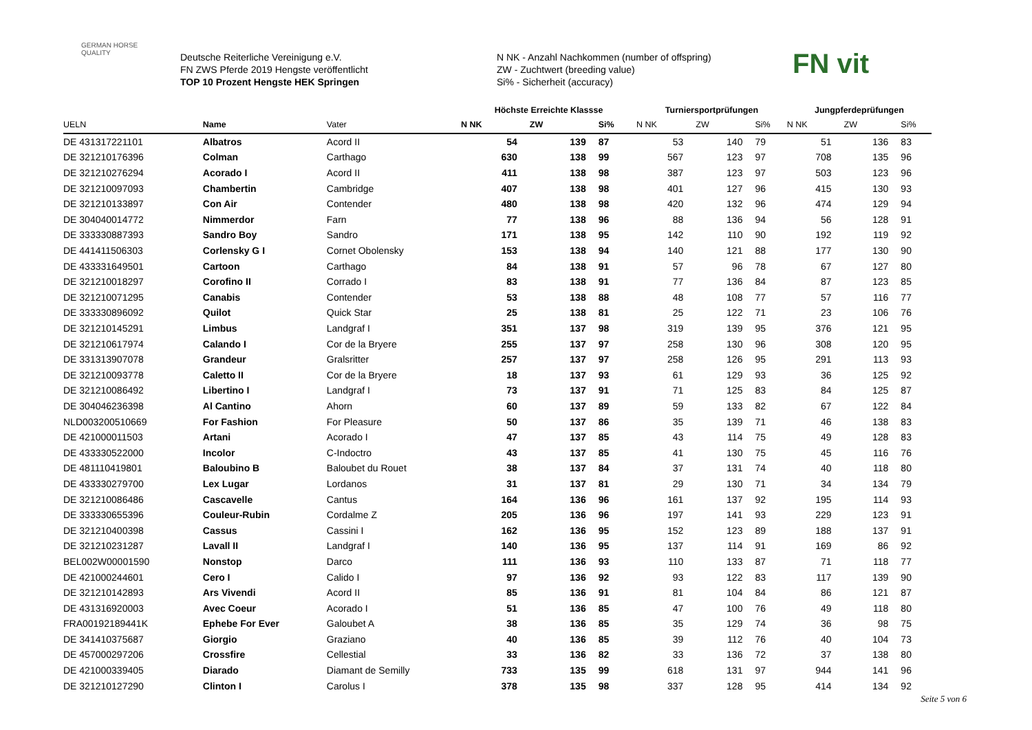GERMAN HORSE
QUALITY
Deutsche Reiterliche Vereinigung e.V.
FN ZWS Pferde 2019 Hengste veröffentlicht
TOP 10 Prozent Hengste HEK Springen
N NK - Anzahl Nachkommen (number of offspring)
ZW - Zuchtwert (breeding value)
Si% - Sicherheit (accuracy)
FN vit
| | | | Höchste Erreichte Klassse | | | Turniersportprüfungen | | | Jungpferdeprüfungen | | |
| --- | --- | --- | --- | --- | --- | --- | --- | --- | --- | --- | --- |
| UELN | Name | Vater | N NK | ZW | Si% | N NK | ZW | Si% | N NK | ZW | Si% |
| DE 431317221101 | Albatros | Acord II | 54 | 139 | 87 | 53 | 140 | 79 | 51 | 136 | 83 |
| DE 321210176396 | Colman | Carthago | 630 | 138 | 99 | 567 | 123 | 97 | 708 | 135 | 96 |
| DE 321210276294 | Acorado I | Acord II | 411 | 138 | 98 | 387 | 123 | 97 | 503 | 123 | 96 |
| DE 321210097093 | Chambertin | Cambridge | 407 | 138 | 98 | 401 | 127 | 96 | 415 | 130 | 93 |
| DE 321210133897 | Con Air | Contender | 480 | 138 | 98 | 420 | 132 | 96 | 474 | 129 | 94 |
| DE 304040014772 | Nimmerdor | Farn | 77 | 138 | 96 | 88 | 136 | 94 | 56 | 128 | 91 |
| DE 333330887393 | Sandro Boy | Sandro | 171 | 138 | 95 | 142 | 110 | 90 | 192 | 119 | 92 |
| DE 441411506303 | Corlensky G I | Cornet Obolensky | 153 | 138 | 94 | 140 | 121 | 88 | 177 | 130 | 90 |
| DE 433331649501 | Cartoon | Carthago | 84 | 138 | 91 | 57 | 96 | 78 | 67 | 127 | 80 |
| DE 321210018297 | Corofino II | Corrado I | 83 | 138 | 91 | 77 | 136 | 84 | 87 | 123 | 85 |
| DE 321210071295 | Canabis | Contender | 53 | 138 | 88 | 48 | 108 | 77 | 57 | 116 | 77 |
| DE 333330896092 | Quilot | Quick Star | 25 | 138 | 81 | 25 | 122 | 71 | 23 | 106 | 76 |
| DE 321210145291 | Limbus | Landgraf I | 351 | 137 | 98 | 319 | 139 | 95 | 376 | 121 | 95 |
| DE 321210617974 | Calando I | Cor de la Bryere | 255 | 137 | 97 | 258 | 130 | 96 | 308 | 120 | 95 |
| DE 331313907078 | Grandeur | Gralsritter | 257 | 137 | 97 | 258 | 126 | 95 | 291 | 113 | 93 |
| DE 321210093778 | Caletto II | Cor de la Bryere | 18 | 137 | 93 | 61 | 129 | 93 | 36 | 125 | 92 |
| DE 321210086492 | Libertino I | Landgraf I | 73 | 137 | 91 | 71 | 125 | 83 | 84 | 125 | 87 |
| DE 304046236398 | Al Cantino | Ahorn | 60 | 137 | 89 | 59 | 133 | 82 | 67 | 122 | 84 |
| NLD003200510669 | For Fashion | For Pleasure | 50 | 137 | 86 | 35 | 139 | 71 | 46 | 138 | 83 |
| DE 421000011503 | Artani | Acorado I | 47 | 137 | 85 | 43 | 114 | 75 | 49 | 128 | 83 |
| DE 433330522000 | Incolor | C-Indoctro | 43 | 137 | 85 | 41 | 130 | 75 | 45 | 116 | 76 |
| DE 481110419801 | Baloubino B | Baloubet du Rouet | 38 | 137 | 84 | 37 | 131 | 74 | 40 | 118 | 80 |
| DE 433330279700 | Lex Lugar | Lordanos | 31 | 137 | 81 | 29 | 130 | 71 | 34 | 134 | 79 |
| DE 321210086486 | Cascavelle | Cantus | 164 | 136 | 96 | 161 | 137 | 92 | 195 | 114 | 93 |
| DE 333330655396 | Couleur-Rubin | Cordalme Z | 205 | 136 | 96 | 197 | 141 | 93 | 229 | 123 | 91 |
| DE 321210400398 | Cassus | Cassini I | 162 | 136 | 95 | 152 | 123 | 89 | 188 | 137 | 91 |
| DE 321210231287 | Lavall II | Landgraf I | 140 | 136 | 95 | 137 | 114 | 91 | 169 | 86 | 92 |
| BEL002W00001590 | Nonstop | Darco | 111 | 136 | 93 | 110 | 133 | 87 | 71 | 118 | 77 |
| DE 421000244601 | Cero I | Calido I | 97 | 136 | 92 | 93 | 122 | 83 | 117 | 139 | 90 |
| DE 321210142893 | Ars Vivendi | Acord II | 85 | 136 | 91 | 81 | 104 | 84 | 86 | 121 | 87 |
| DE 431316920003 | Avec Coeur | Acorado I | 51 | 136 | 85 | 47 | 100 | 76 | 49 | 118 | 80 |
| FRA00192189441K | Ephebe For Ever | Galoubet A | 38 | 136 | 85 | 35 | 129 | 74 | 36 | 98 | 75 |
| DE 341410375687 | Giorgio | Graziano | 40 | 136 | 85 | 39 | 112 | 76 | 40 | 104 | 73 |
| DE 457000297206 | Crossfire | Cellestial | 33 | 136 | 82 | 33 | 136 | 72 | 37 | 138 | 80 |
| DE 421000339405 | Diarado | Diamant de Semilly | 733 | 135 | 99 | 618 | 131 | 97 | 944 | 141 | 96 |
| DE 321210127290 | Clinton I | Carolus I | 378 | 135 | 98 | 337 | 128 | 95 | 414 | 134 | 92 |
Seite 5 von 6